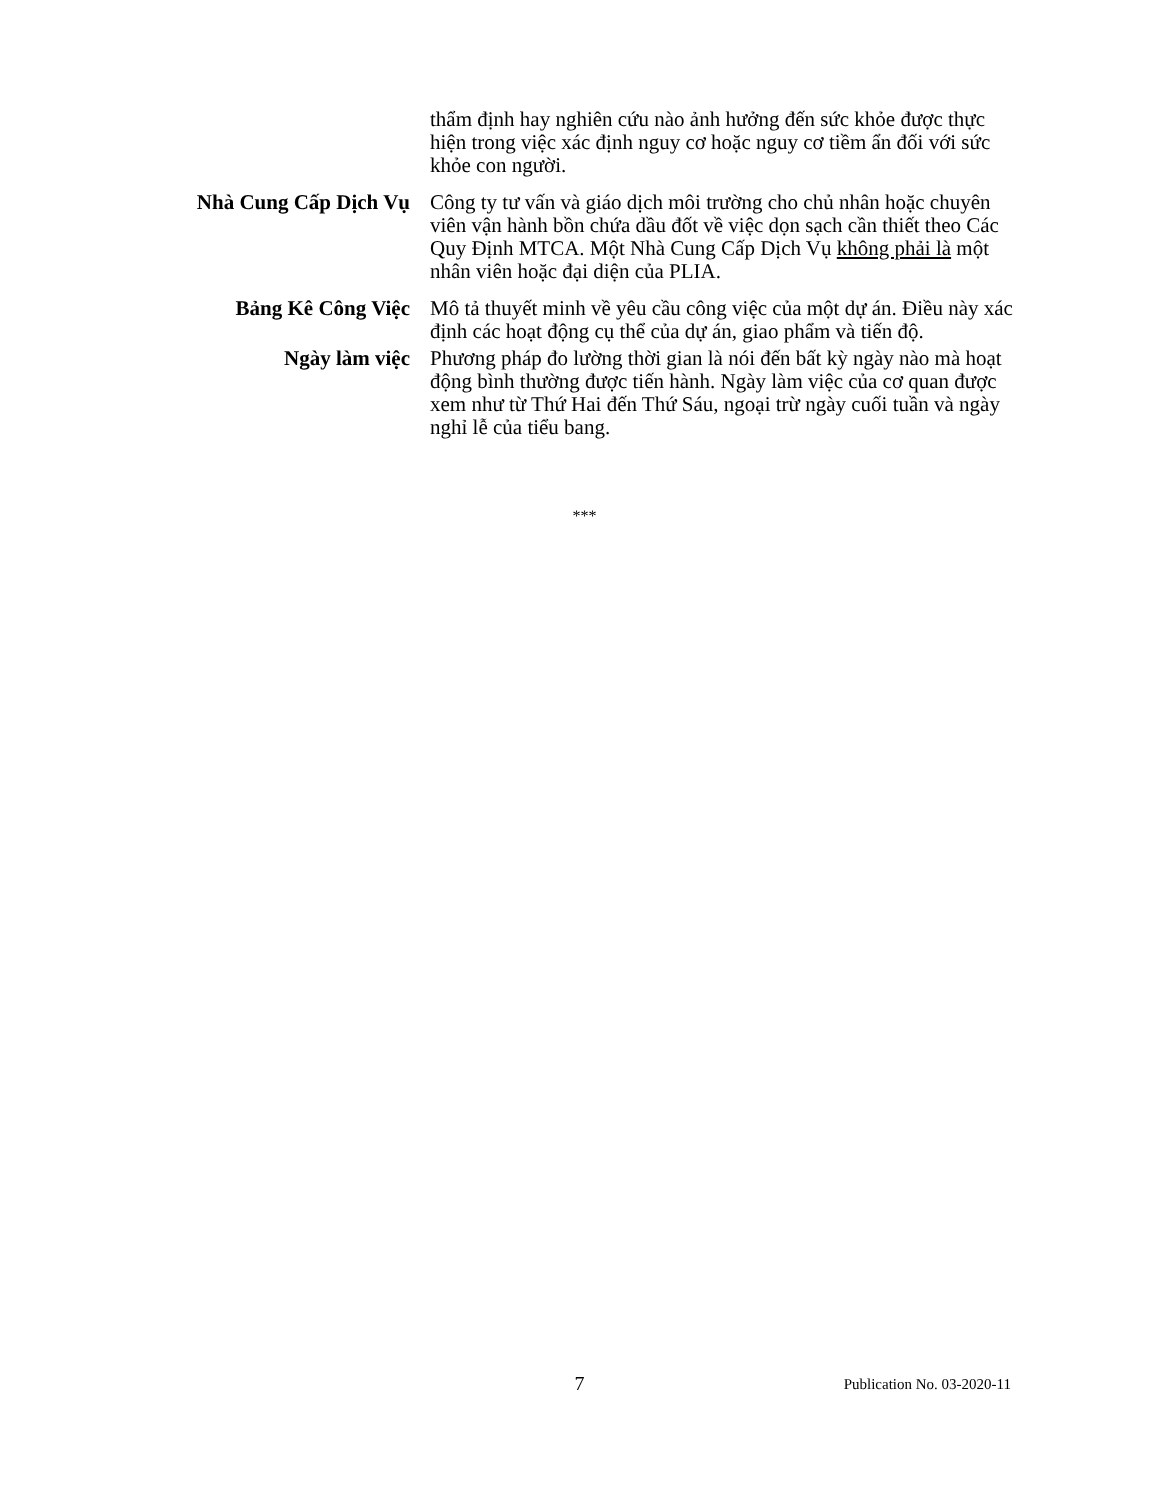thẩm định hay nghiên cứu nào ảnh hưởng đến sức khỏe được thực hiện trong việc xác định nguy cơ hoặc nguy cơ tiềm ẩn đối với sức khỏe con người.
Nhà Cung Cấp Dịch Vụ Công ty tư vấn và giáo dịch môi trường cho chủ nhân hoặc chuyên viên vận hành bồn chứa dầu đốt về việc dọn sạch cần thiết theo Các Quy Định MTCA. Một Nhà Cung Cấp Dịch Vụ không phải là một nhân viên hoặc đại diện của PLIA.
Bảng Kê Công Việc Mô tả thuyết minh về yêu cầu công việc của một dự án. Điều này xác định các hoạt động cụ thể của dự án, giao phẩm và tiến độ.
Ngày làm việc Phương pháp đo lường thời gian là nói đến bất kỳ ngày nào mà hoạt động bình thường được tiến hành. Ngày làm việc của cơ quan được xem như từ Thứ Hai đến Thứ Sáu, ngoại trừ ngày cuối tuần và ngày nghỉ lễ của tiểu bang.
***
7
Publication No. 03-2020-11